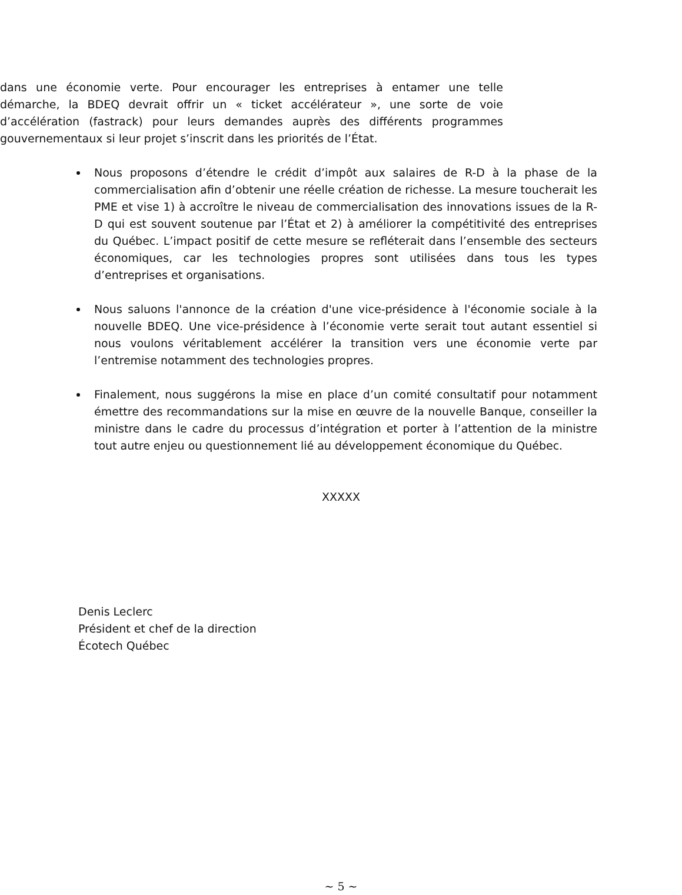dans une économie verte. Pour encourager les entreprises à entamer une telle démarche, la BDEQ devrait offrir un « ticket accélérateur », une sorte de voie d’accélération (fastrack) pour leurs demandes auprès des différents programmes gouvernementaux si leur projet s’inscrit dans les priorités de l’État.
Nous proposons d’étendre le crédit d’impôt aux salaires de R-D à la phase de la commercialisation afin d’obtenir une réelle création de richesse. La mesure toucherait les PME et vise 1) à accroître le niveau de commercialisation des innovations issues de la R-D qui est souvent soutenue par l’État et 2) à améliorer la compétitivité des entreprises du Québec. L’impact positif de cette mesure se refléterait dans l’ensemble des secteurs économiques, car les technologies propres sont utilisées dans tous les types d’entreprises et organisations.
Nous saluons l'annonce de la création d'une vice-présidence à l'économie sociale à la nouvelle BDEQ. Une vice-présidence à l’économie verte serait tout autant essentiel si nous voulons véritablement accélérer la transition vers une économie verte par l’entremise notamment des technologies propres.
Finalement, nous suggérons la mise en place d’un comité consultatif pour notamment émettre des recommandations sur la mise en œuvre de la nouvelle Banque, conseiller la ministre dans le cadre du processus d’intégration et porter à l’attention de la ministre tout autre enjeu ou questionnement lié au développement économique du Québec.
XXXXX
Denis Leclerc
Président et chef de la direction
Écotech Québec
~ 5 ~